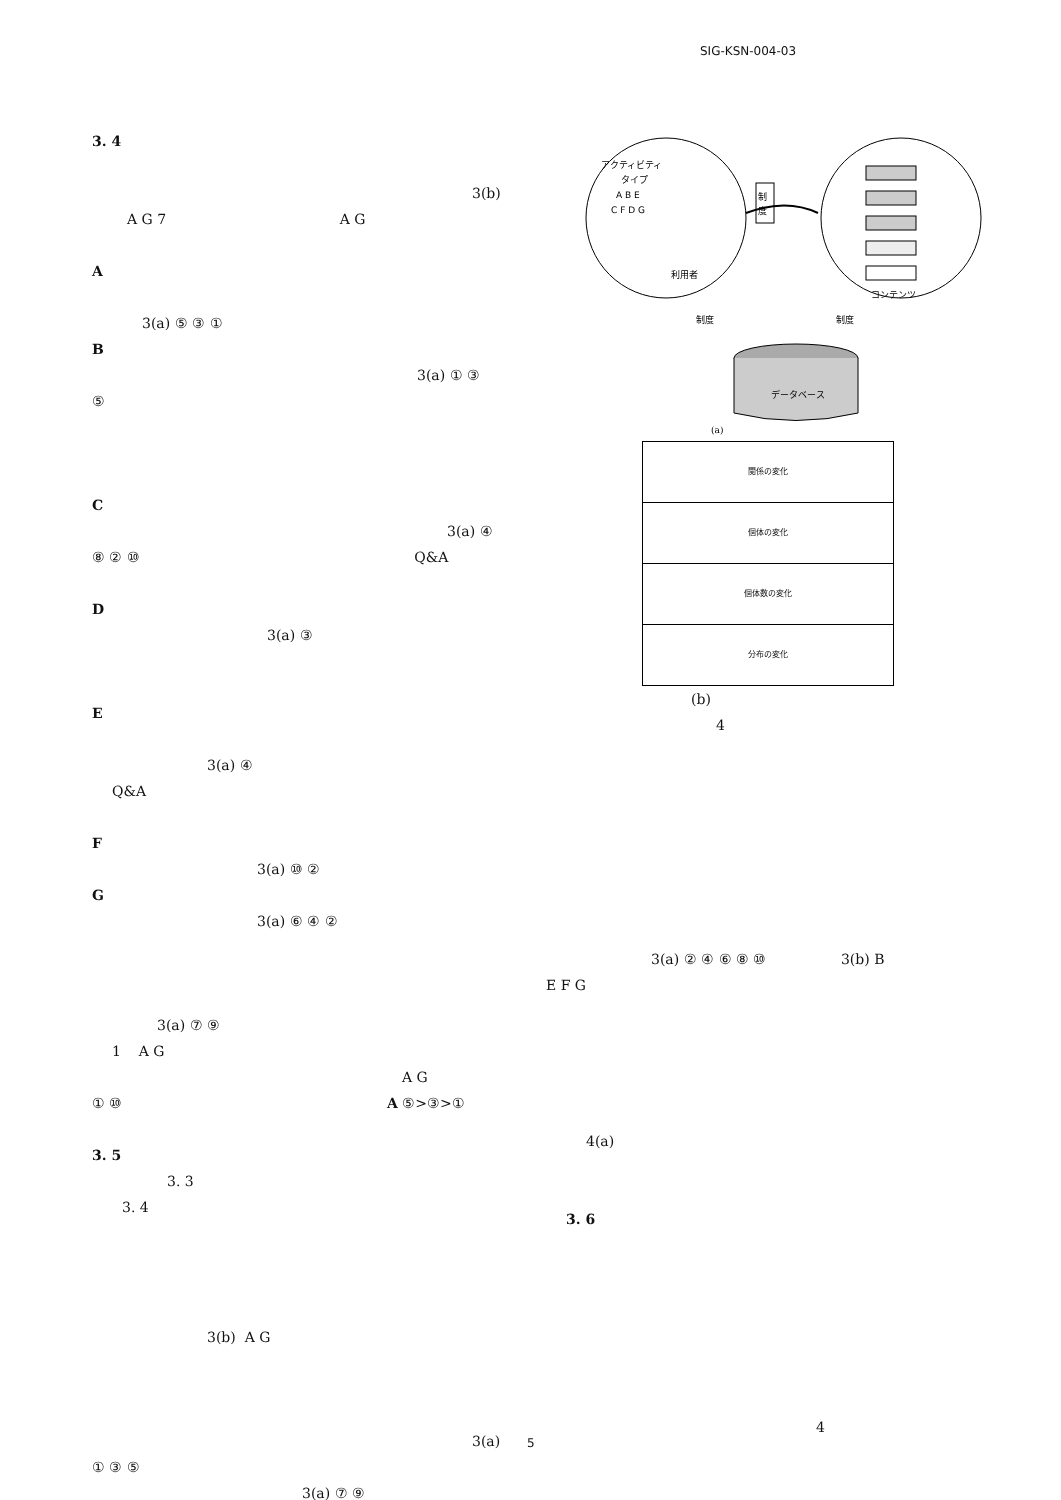SIG-KSN-004-03
3. 4
3(b)
A G 7 A G
A
3(a) ⑤ ③ ①
B
3(a) ① ③
⑤
C
3(a) ④
⑧ ② ⑩ Q&A
D
3(a) ③
E
3(a) ④
Q&A
F
3(a) ⑩ ②
G
3(a) ⑥ ④ ②
3(a) ⑦ ⑨
1 A G
A G
① ⑩ A ⑤>③>①
3. 5
3. 3
3. 4
3(b) A G
3(a)
① ③ ⑤
3(a) ⑦ ⑨
アクティビティ
タイプ
A B E
C F D G
利用者
制
度
コンテンツ
制度
制度
データベース
(a)
関係の変化
個体の変化
個体数の変化
分布の変化
(b)
4
3(a) ② ④ ⑥ ⑧ ⑩ 3(b) B
E F G
4(a)
3. 6
4
5